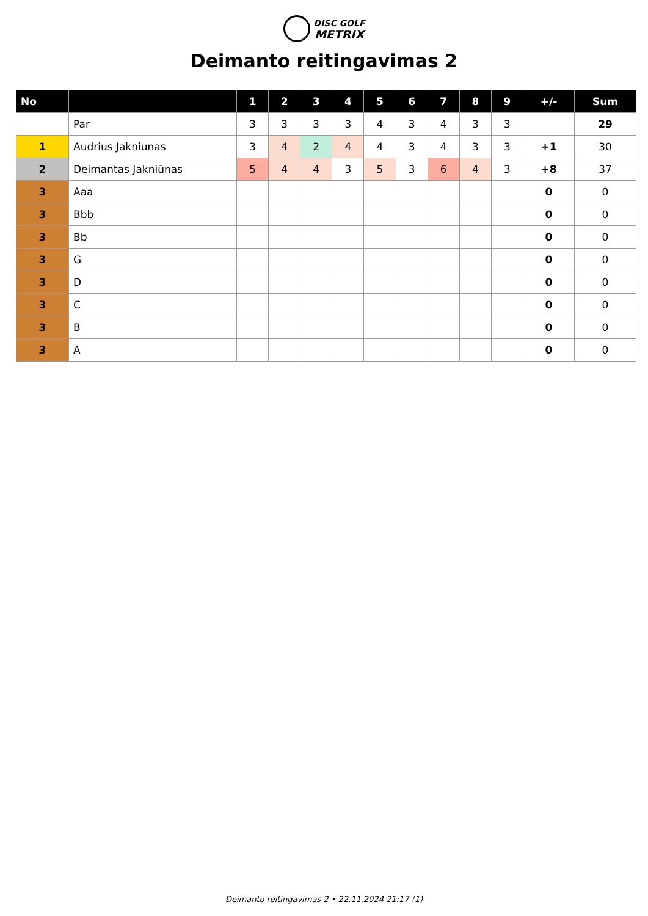DISC GOLF
METRIX
Deimanto reitingavimas 2
| No | | 1 | 2 | 3 | 4 | 5 | 6 | 7 | 8 | 9 | +/- | Sum |
| --- | --- | --- | --- | --- | --- | --- | --- | --- | --- | --- | --- | --- |
| | Par | 3 | 3 | 3 | 3 | 4 | 3 | 4 | 3 | 3 | | 29 |
| 1 | Audrius Jakniunas | 3 | 4 | 2 | 4 | 4 | 3 | 4 | 3 | 3 | +1 | 30 |
| 2 | Deimantas Jakniūnas | 5 | 4 | 4 | 3 | 5 | 3 | 6 | 4 | 3 | +8 | 37 |
| 3 | Aaa | | | | | | | | | | 0 | 0 |
| 3 | Bbb | | | | | | | | | | 0 | 0 |
| 3 | Bb | | | | | | | | | | 0 | 0 |
| 3 | G | | | | | | | | | | 0 | 0 |
| 3 | D | | | | | | | | | | 0 | 0 |
| 3 | C | | | | | | | | | | 0 | 0 |
| 3 | B | | | | | | | | | | 0 | 0 |
| 3 | A | | | | | | | | | | 0 | 0 |
Deimanto reitingavimas 2 • 22.11.2024 21:17 (1)